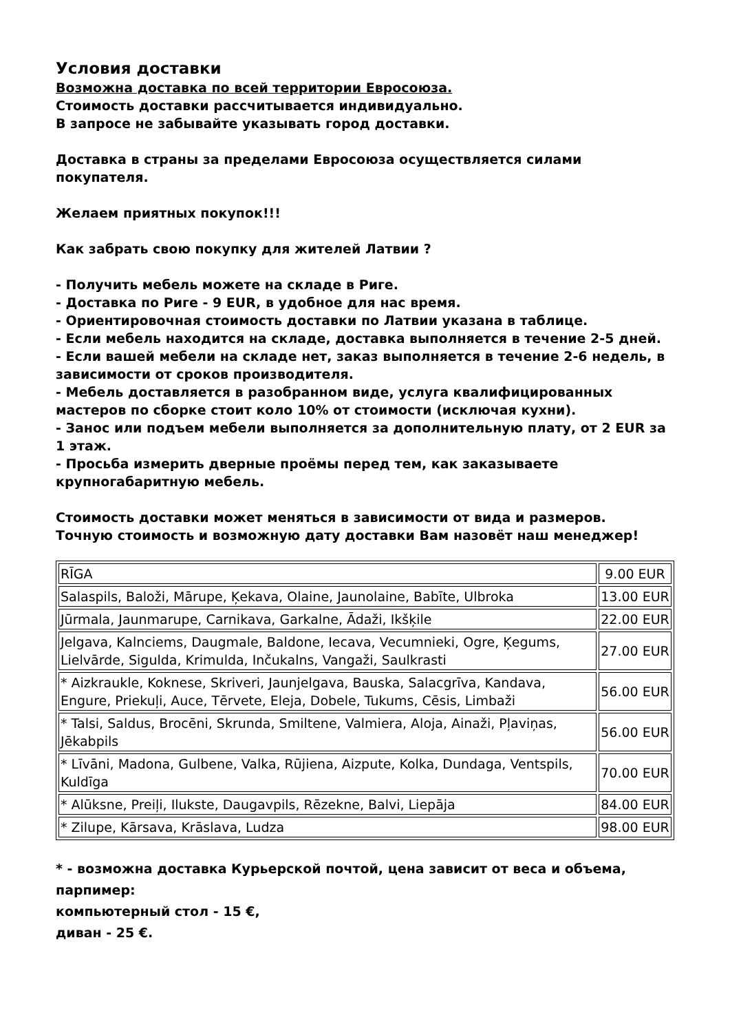Условия доставки
Возможна доставка по всей территории Евросоюза.
Стоимость доставки рассчитывается индивидуально.
В запросе не забывайте указывать город доставки.
Доставка в страны за пределами Евросоюза осуществляется силами покупателя.
Желаем приятных покупок!!!
Как забрать свою покупку для жителей Латвии ?
- Получить мебель можете на складе в Риге.
- Доставка по Риге - 9 EUR, в удобное для нас время.
- Ориентировочная стоимость доставки по Латвии указана в таблице.
- Если мебель находится на складе, доставка выполняется в течение 2-5 дней.
- Если вашей мебели на складе нет, заказ выполняется в течение 2-6 недель, в зависимости от сроков производителя.
- Мебель доставляется в разобранном виде, услуга квалифицированных мастеров по сборке стоит коло 10% от стоимости (исключая кухни).
- Занос или подъем мебели выполняется за дополнительную плату, от 2 EUR за 1 этаж.
- Просьба измерить дверные проёмы перед тем, как заказываете крупногабаритную мебель.
Стоимость доставки может меняться в зависимости от вида и размеров.
Точную стоимость и возможную дату доставки Вам назовёт наш менеджер!
| RĪGA | 9.00 EUR |
| Salaspils, Baloži, Mārupe, Ķekava, Olaine, Jaunolaine, Babīte, Ulbroka | 13.00 EUR |
| Jūrmala, Jaunmarupe, Carnikava, Garkalne, Ādaži, Ikšķile | 22.00 EUR |
| Jelgava, Kalnciems, Daugmale, Baldone, Iecava, Vecumnieki, Ogre, Ķegums, Lielvārde, Sigulda, Krimulda, Inčukalns, Vangaži, Saulkrasti | 27.00 EUR |
| * Aizkraukle, Koknese, Skriveri, Jaunjelgava, Bauska, Salacgrīva, Kandava, Engure, Priekuļi, Auce, Tērvete, Eleja, Dobele, Tukums, Cēsis, Limbaži | 56.00 EUR |
| * Talsi, Saldus, Brocēni, Skrunda, Smiltene, Valmiera, Aloja, Ainaži, Pļaviņas, Jēkabpils | 56.00 EUR |
| * Līvāni, Madona, Gulbene, Valka, Rūjiena, Aizpute, Kolka, Dundaga, Ventspils, Kuldīga | 70.00 EUR |
| * Alūksne, Preiļi, Ilukste, Daugavpils, Rēzekne, Balvi, Liepāja | 84.00 EUR |
| * Zilupe, Kārsava, Krāslava, Ludza | 98.00 EUR |
* - возможна доставка Курьерской почтой, цена зависит от веса и объема, парпимер:
компьютерный стол - 15 €,
диван - 25 €.